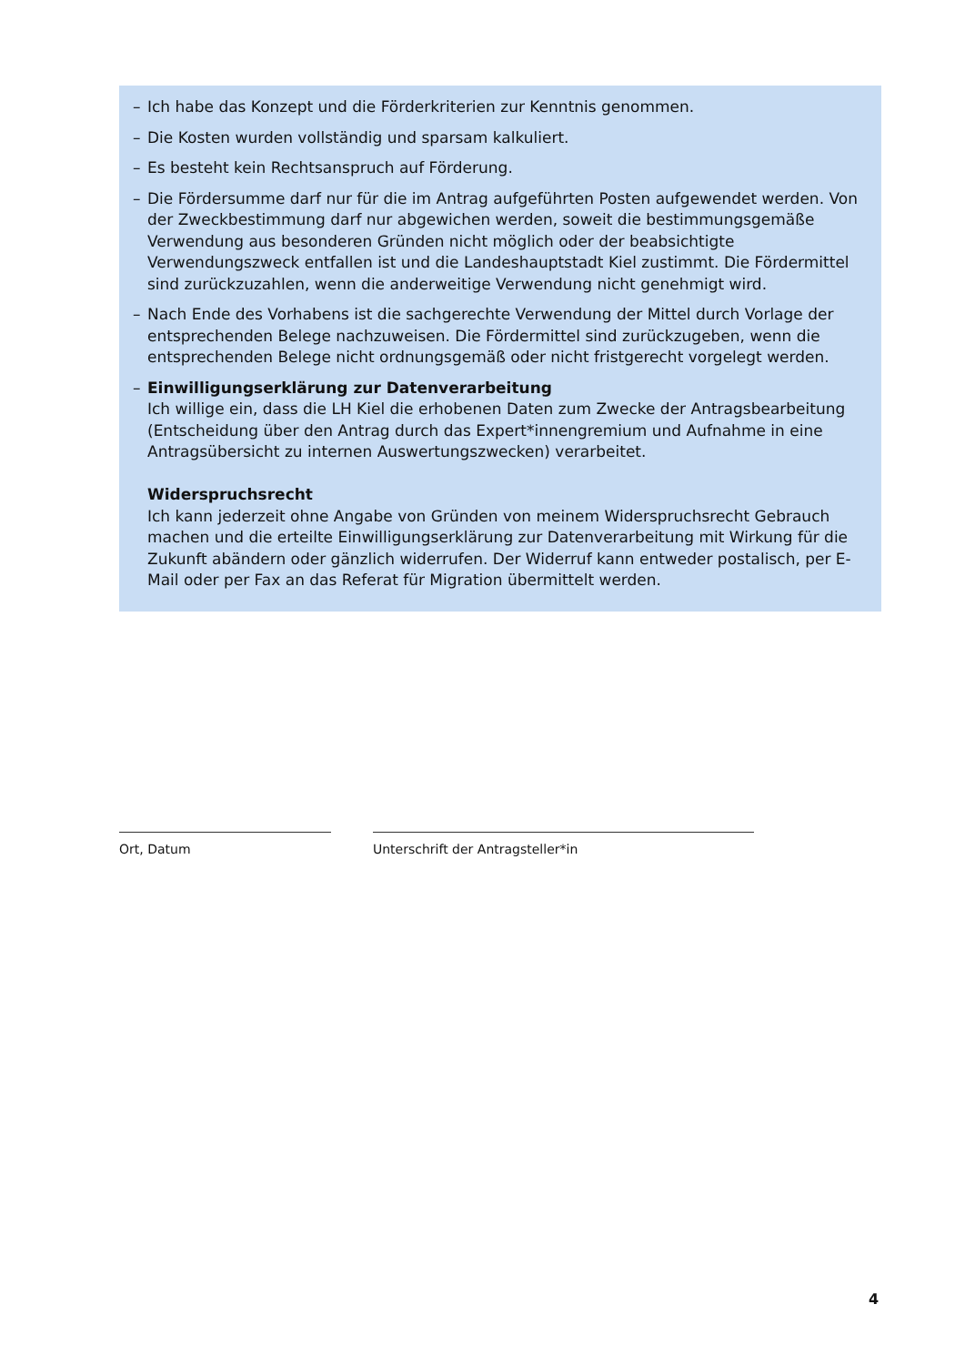– Ich habe das Konzept und die Förderkriterien zur Kenntnis genommen.
– Die Kosten wurden vollständig und sparsam kalkuliert.
– Es besteht kein Rechtsanspruch auf Förderung.
– Die Fördersumme darf nur für die im Antrag aufgeführten Posten aufgewendet werden. Von der Zweckbestimmung darf nur abgewichen werden, soweit die bestimmungsgemäße Verwendung aus besonderen Gründen nicht möglich oder der beabsichtigte Verwendungszweck entfallen ist und die Landeshauptstadt Kiel zustimmt. Die Fördermittel sind zurückzuzahlen, wenn die anderweitige Verwendung nicht genehmigt wird.
– Nach Ende des Vorhabens ist die sachgerechte Verwendung der Mittel durch Vorlage der entsprechenden Belege nachzuweisen. Die Fördermittel sind zurückzugeben, wenn die entsprechenden Belege nicht ordnungsgemäß oder nicht fristgerecht vorgelegt werden.
– Einwilligungserklärung zur Datenverarbeitung
Ich willige ein, dass die LH Kiel die erhobenen Daten zum Zwecke der Antragsbearbeitung (Entscheidung über den Antrag durch das Expert*innengremium und Aufnahme in eine Antragsübersicht zu internen Auswertungszwecken) verarbeitet.
Widerspruchsrecht
Ich kann jederzeit ohne Angabe von Gründen von meinem Widerspruchsrecht Gebrauch machen und die erteilte Einwilligungserklärung zur Datenverarbeitung mit Wirkung für die Zukunft abändern oder gänzlich widerrufen. Der Widerruf kann entweder postalisch, per E-Mail oder per Fax an das Referat für Migration übermittelt werden.
Ort, Datum Unterschrift der Antragsteller*in
4